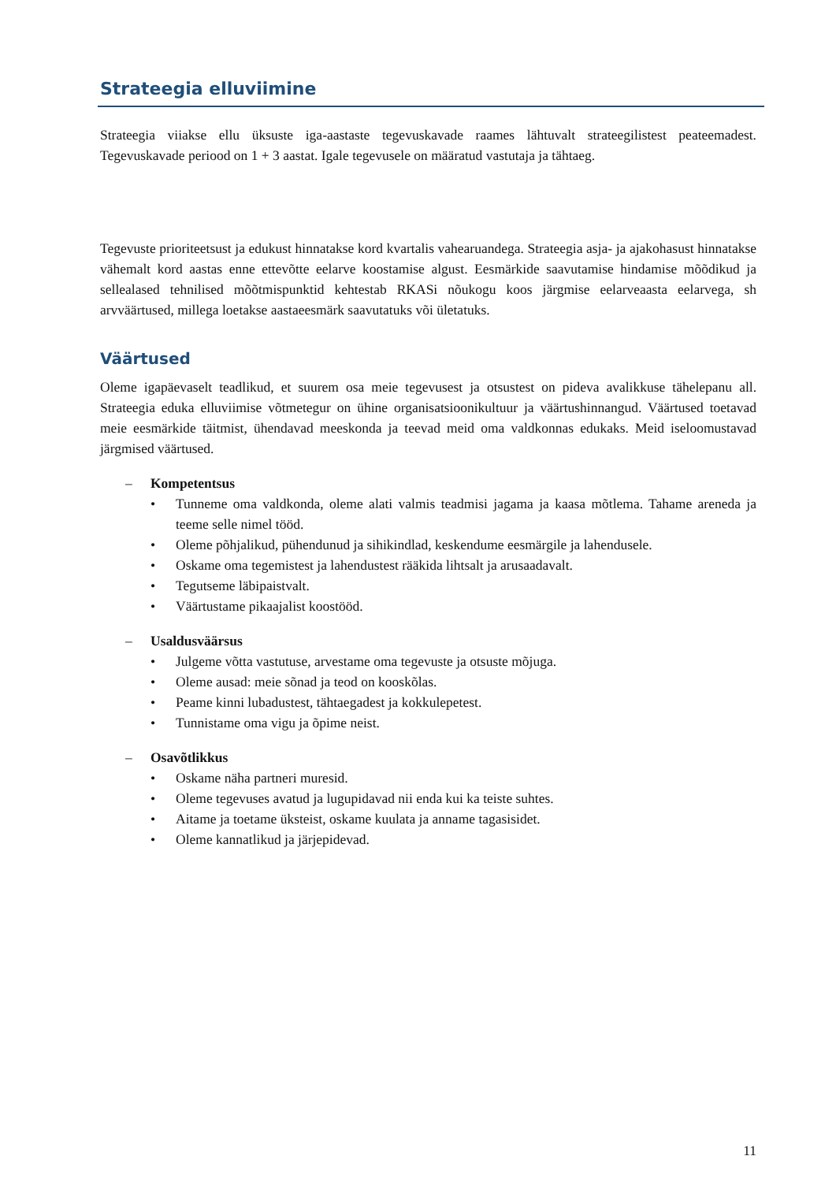Strateegia elluviimine
Strateegia viiakse ellu üksuste iga-aastaste tegevuskavade raames lähtuvalt strateegilistest peateemadest. Tegevuskavade periood on 1 + 3 aastat. Igale tegevusele on määratud vastutaja ja tähtaeg.
Tegevuste prioriteetsust ja edukust hinnatakse kord kvartalis vahearuandega. Strateegia asja- ja ajakohasust hinnatakse vähemalt kord aastas enne ettevõtte eelarve koostamise algust. Eesmärkide saavutamise hindamise mõõdikud ja sellealased tehnilised mõõtmispunktid kehtestab RKASi nõukogu koos järgmise eelarveaasta eelarvega, sh arvväärtused, millega loetakse aastaeesmärk saavutatuks või ületatuks.
Väärtused
Oleme igapäevaselt teadlikud, et suurem osa meie tegevusest ja otsustest on pideva avalikkuse tähelepanu all. Strateegia eduka elluviimise võtmetegur on ühine organisatsioonikultuur ja väärtushinnangud. Väärtused toetavad meie eesmärkide täitmist, ühendavad meeskonda ja teevad meid oma valdkonnas edukaks. Meid iseloomustavad järgmised väärtused.
– Kompetentsus
• Tunneme oma valdkonda, oleme alati valmis teadmisi jagama ja kaasa mõtlema. Tahame areneda ja teeme selle nimel tööd.
• Oleme põhjalikud, pühendunud ja sihikindlad, keskendume eesmärgile ja lahendusele.
• Oskame oma tegemistest ja lahendustest rääkida lihtsalt ja arusaadavalt.
• Tegutseme läbipaistvalt.
• Väärtustame pikaajalist koostööd.
– Usaldusväärsus
• Julgeme võtta vastutuse, arvestame oma tegevuste ja otsuste mõjuga.
• Oleme ausad: meie sõnad ja teod on kooskõlas.
• Peame kinni lubadustest, tähtaegadest ja kokkulepetest.
• Tunnistame oma vigu ja õpime neist.
– Osavõtlikkus
• Oskame näha partneri muresid.
• Oleme tegevuses avatud ja lugupidavad nii enda kui ka teiste suhtes.
• Aitame ja toetame üksteist, oskame kuulata ja anname tagasisidet.
• Oleme kannatlikud ja järjepidevad.
11